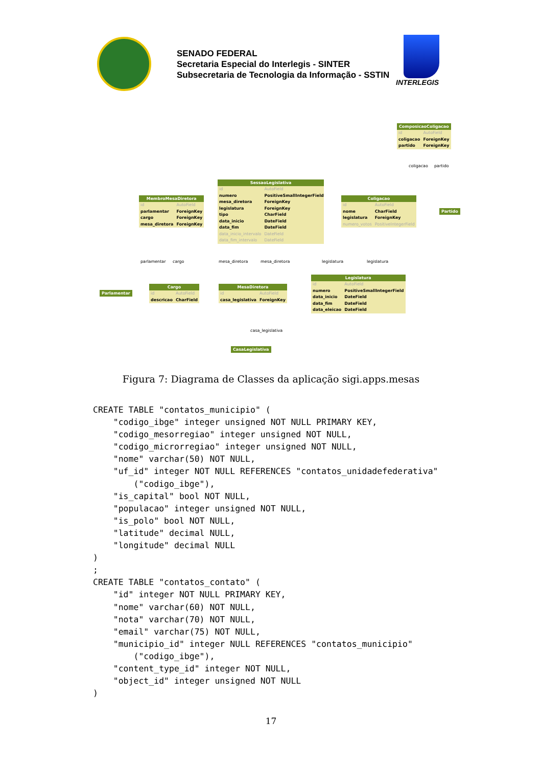SENADO FEDERAL
Secretaria Especial do Interlegis - SINTER
Subsecretaria de Tecnologia da Informação - SSTIN
INTERLEGIS
ComposicaoColigacao
| id | AutoField |
| coligacao | ForeignKey |
| partido | ForeignKey |
SessaoLegislativa
| id | AutoField |
| numero | PositiveSmallIntegerField |
| mesa_diretora | ForeignKey |
| legislatura | ForeignKey |
| tipo | CharField |
| data_inicio | DateField |
| data_fim | DateField |
| data_inicio_intervalo | DateField |
| data_fim_intervalo | DateField |
MembroMesaDiretora
| id | AutoField |
| parlamentar | ForeignKey |
| cargo | ForeignKey |
| mesa_diretora | ForeignKey |
Coligacao
| id | AutoField |
| nome | CharField |
| legislatura | ForeignKey |
| numero_votos | PositiveIntegerField |
Partido
parlamentar cargo mesa_diretora mesa_diretora legislatura legislatura
coligacao partido
Parlamentar
Cargo
| id | AutoField |
| descricao | CharField |
MesaDiretora
| id | AutoField |
| casa_legislativa | ForeignKey |
Legislatura
| id | AutoField |
| numero | PositiveSmallIntegerField |
| data_inicio | DateField |
| data_fim | DateField |
| data_eleicao | DateField |
casa_legislativa
CasaLegislativa
Figura 7: Diagrama de Classes da aplicação sigi.apps.mesas
CREATE TABLE "contatos_municipio" (
    "codigo_ibge" integer unsigned NOT NULL PRIMARY KEY,
    "codigo_mesorregiao" integer unsigned NOT NULL,
    "codigo_microrregiao" integer unsigned NOT NULL,
    "nome" varchar(50) NOT NULL,
    "uf_id" integer NOT NULL REFERENCES "contatos_unidadefederativa"
        ("codigo_ibge"),
    "is_capital" bool NOT NULL,
    "populacao" integer unsigned NOT NULL,
    "is_polo" bool NOT NULL,
    "latitude" decimal NULL,
    "longitude" decimal NULL
)
;
CREATE TABLE "contatos_contato" (
    "id" integer NOT NULL PRIMARY KEY,
    "nome" varchar(60) NOT NULL,
    "nota" varchar(70) NOT NULL,
    "email" varchar(75) NOT NULL,
    "municipio_id" integer NULL REFERENCES "contatos_municipio"
        ("codigo_ibge"),
    "content_type_id" integer NOT NULL,
    "object_id" integer unsigned NOT NULL
)
17